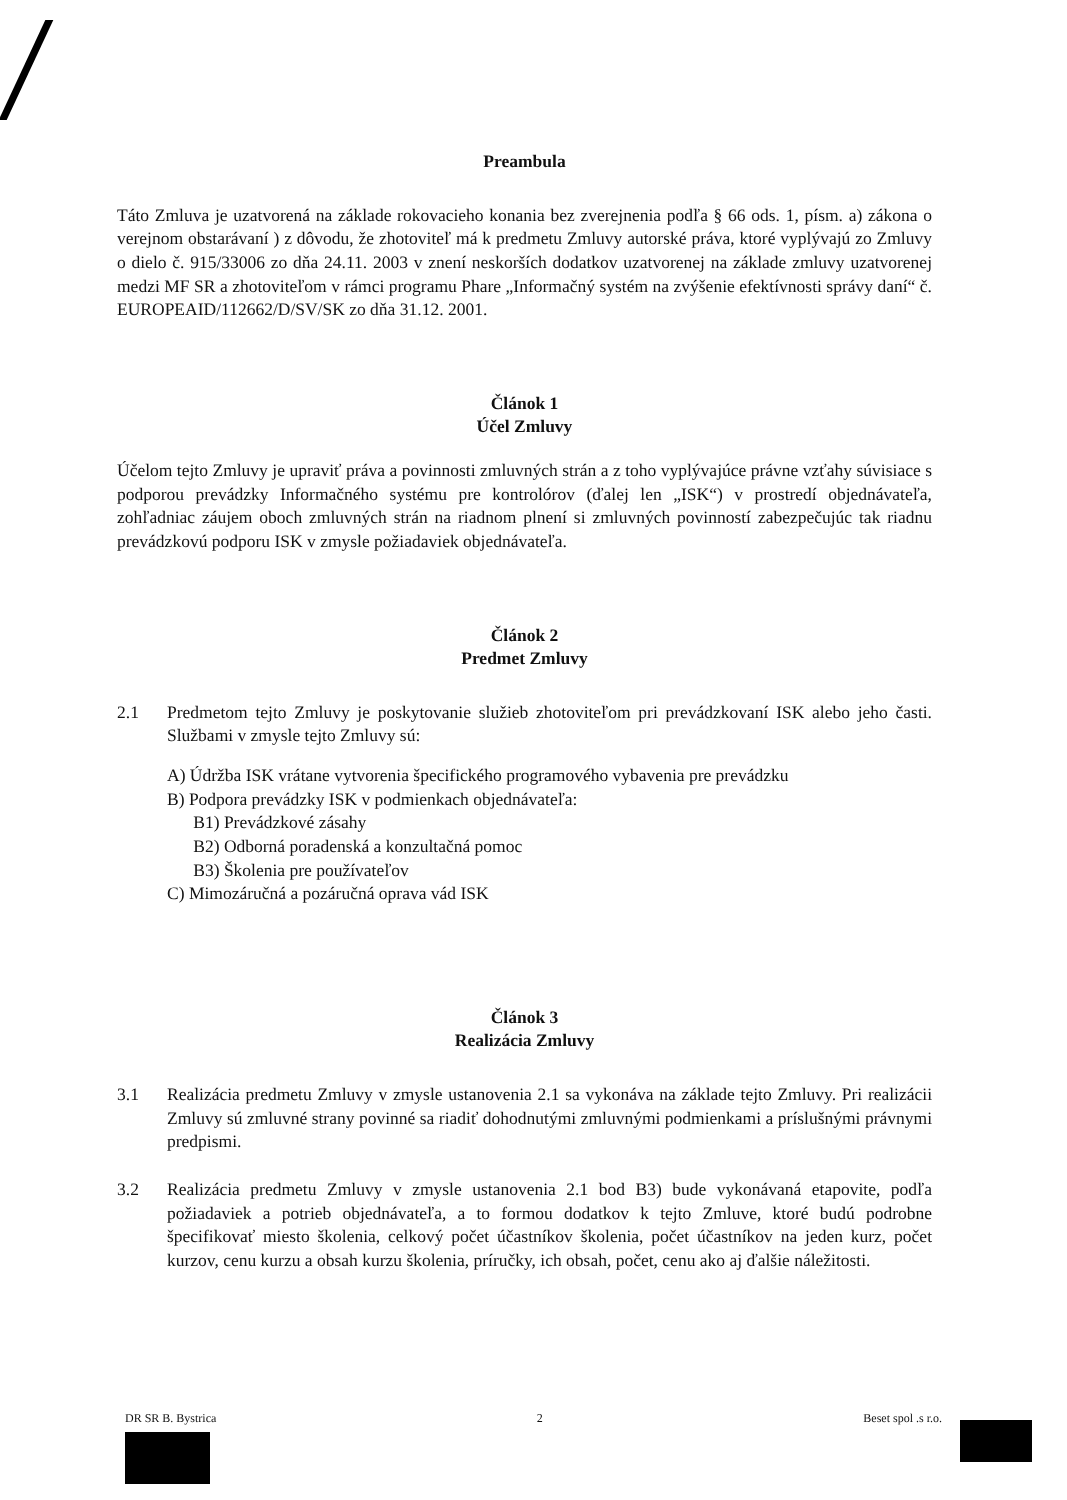Preambula
Táto Zmluva je uzatvorená na základe rokovacieho konania bez zverejnenia podľa § 66 ods. 1, písm. a) zákona o verejnom obstarávaní ) z dôvodu, že zhotoviteľ má k predmetu Zmluvy autorské práva, ktoré vyplývajú zo Zmluvy o dielo č. 915/33006 zo dňa 24.11. 2003 v znení neskorších dodatkov uzatvorenej na základe zmluvy uzatvorenej medzi MF SR a zhotoviteľom v rámci programu Phare „Informačný systém na zvýšenie efektívnosti správy daní“ č. EUROPEAID/112662/D/SV/SK zo dňa 31.12. 2001.
Článok 1
Účel Zmluvy
Účelom tejto Zmluvy je upraviť práva a povinnosti zmluvných strán a z toho vyplývajúce právne vzťahy súvisiace s podporou prevádzky Informačného systému pre kontrolórov (ďalej len „ISK“) v prostredí objednávateľa, zohľadniac záujem oboch zmluvných strán na riadnom plnení si zmluvných povinností zabezpečujúc tak riadnu prevádzkovú podporu ISK v zmysle požiadaviek objednávateľa.
Článok 2
Predmet Zmluvy
2.1
Predmetom tejto Zmluvy je poskytovanie služieb zhotoviteľom pri prevádzkovaní ISK alebo jeho časti. Službami v zmysle tejto Zmluvy sú:
A) Údržba ISK vrátane vytvorenia špecifického programového vybavenia pre prevádzku
B) Podpora prevádzky ISK v podmienkach objednávateľa:
B1) Prevádzkové zásahy
B2) Odborná poradenská a konzultačná pomoc
B3) Školenia pre používateľov
C) Mimozáručná a pozáručná oprava vád ISK
Článok 3
Realizácia Zmluvy
3.1
Realizácia predmetu Zmluvy v zmysle ustanovenia 2.1 sa vykonáva na základe tejto Zmluvy. Pri realizácii Zmluvy sú zmluvné strany povinné sa riadiť dohodnutými zmluvnými podmienkami a príslušnými právnymi predpismi.
3.2
Realizácia predmetu Zmluvy v zmysle ustanovenia 2.1 bod B3) bude vykonávaná etapovite, podľa požiadaviek a potrieb objednávateľa, a to formou dodatkov k tejto Zmluve, ktoré budú podrobne špecifikovať miesto školenia, celkový počet účastníkov školenia, počet účastníkov na jeden kurz, počet kurzov, cenu kurzu a obsah kurzu školenia, príručky, ich obsah, počet, cenu ako aj ďalšie náležitosti.
DR SR B. Bystrica 2 Beset spol .s r.o.